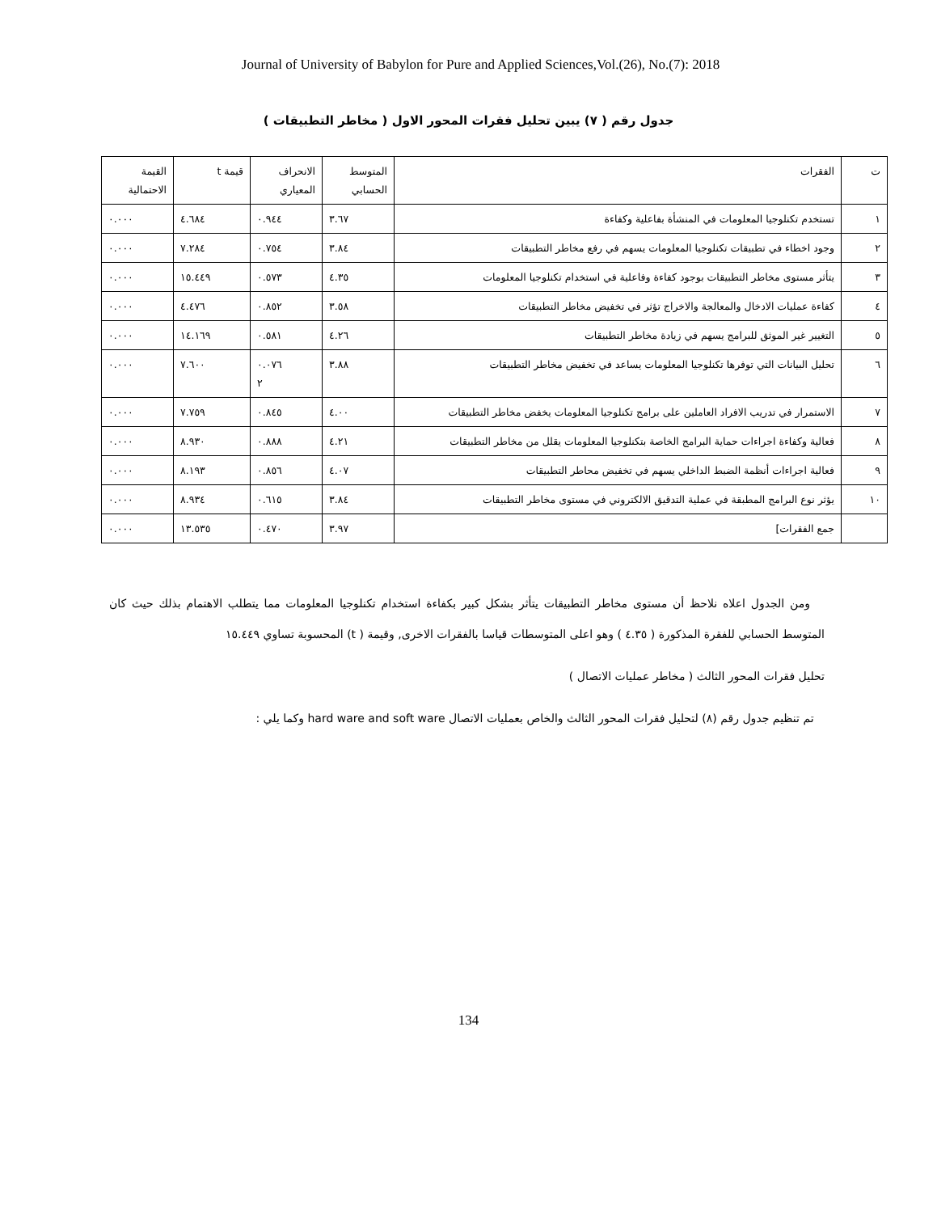Journal of University of Babylon for Pure and Applied Sciences,Vol.(26), No.(7): 2018
جدول رقم ( ٧) يبين تحليل فقرات المحور الاول ( مخاطر التطبيقات )
| ت | الفقرات | المتوسط الحسابي | الانحراف المعياري | قيمة t | القيمة الاحتمالية |
| ١ | تستخدم تكنلوجيا المعلومات في المنشأة بفاعلية وكفاءة | ٣.٦٧ | ٠.٩٤٤ | ٤.٦٨٤ | ٠.٠٠٠ |
| ٢ | وجود اخطاء في تطبيقات تكنلوجيا المعلومات يسهم في رفع مخاطر التطبيقات | ٣.٨٤ | ٠.٧٥٤ | ٧.٢٨٤ | ٠.٠٠٠ |
| ٣ | يتأثر مستوى مخاطر التطبيقات بوجود كفاءة وفاعلية في استخدام تكنلوجيا المعلومات | ٤.٣٥ | ٠.٥٧٣ | ١٥.٤٤٩ | ٠.٠٠٠ |
| ٤ | كفاءة عمليات الادخال والمعالجة والاخراج تؤثر في تخفيض مخاطر التطبيقات | ٣.٥٨ | ٠.٨٥٢ | ٤.٤٧٦ | ٠.٠٠٠ |
| ٥ | التغيير غير الموثق للبرامج يسهم في زيادة مخاطر التطبيقات | ٤.٢٦ | ٠.٥٨١ | ١٤.١٦٩ | ٠.٠٠٠ |
| ٦ | تحليل البيانات التي توفرها تكنلوجيا المعلومات يساعد في تخفيض مخاطر التطبيقات | ٣.٨٨ | ٠.٠٧٦ ٢ | ٧.٦٠٠ | ٠.٠٠٠ |
| ٧ | الاستمرار في تدريب الافراد العاملين على برامج تكنلوجيا المعلومات يخفض مخاطر التطبيقات | ٤.٠٠ | ٠.٨٤٥ | ٧.٧٥٩ | ٠.٠٠٠ |
| ٨ | فعالية وكفاءة اجراءات حماية البرامج الخاصة بتكنلوجيا المعلومات يقلل من مخاطر التطبيقات | ٤.٢١ | ٠.٨٨٨ | ٨.٩٣٠ | ٠.٠٠٠ |
| ٩ | فعالية اجراءات أنظمة الضبط الداخلي يسهم في تخفيض محاطر التطبيقات | ٤.٠٧ | ٠.٨٥٦ | ٨.١٩٣ | ٠.٠٠٠ |
| ١٠ | يؤثر نوع البرامج المطبقة في عملية التدقيق الالكتروني في مستوى مخاطر التطبيقات | ٣.٨٤ | ٠.٦١٥ | ٨.٩٣٤ | ٠.٠٠٠ |
| | جمع الفقرات] | ٣.٩٧ | ٠.٤٧٠ | ١٣.٥٣٥ | ٠.٠٠٠ |
ومن الجدول اعلاه نلاحظ أن مستوى مخاطر التطبيقات يتأثر بشكل كبير بكفاءة استخدام تكنلوجيا المعلومات مما يتطلب الاهتمام بذلك حيث كان المتوسط الحسابي للفقرة المذكورة ( ٤.٣٥ ) وهو اعلى المتوسطات قياسا بالفقرات الاخرى, وقيمة ( t) المحسوبة تساوي ١٥.٤٤٩
تحليل فقرات المحور الثالث ( مخاطر عمليات الاتصال )
تم تنظيم جدول رقم (٨) لتحليل فقرات المحور الثالث والخاص بعمليات الاتصال hard ware and soft ware وكما يلي :
134